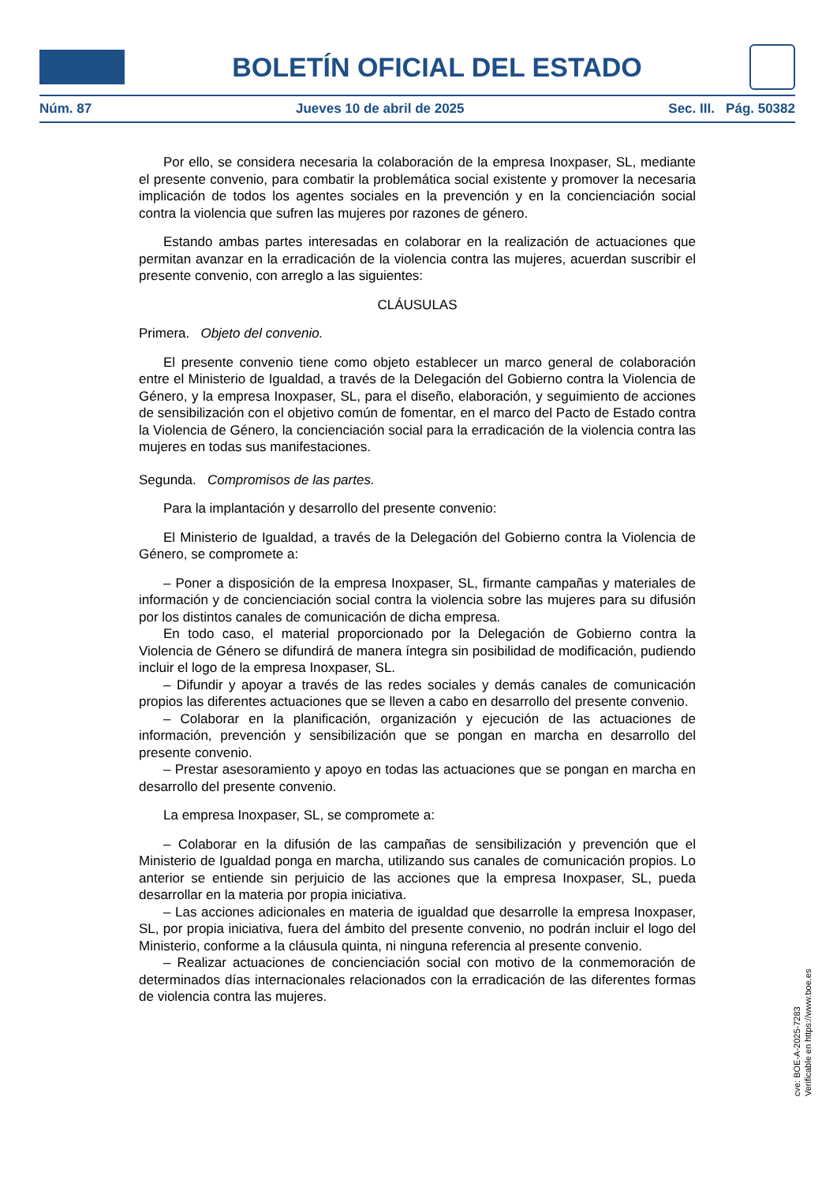BOLETÍN OFICIAL DEL ESTADO
Núm. 87 Jueves 10 de abril de 2025 Sec. III. Pág. 50382
Por ello, se considera necesaria la colaboración de la empresa Inoxpaser, SL, mediante el presente convenio, para combatir la problemática social existente y promover la necesaria implicación de todos los agentes sociales en la prevención y en la concienciación social contra la violencia que sufren las mujeres por razones de género.
Estando ambas partes interesadas en colaborar en la realización de actuaciones que permitan avanzar en la erradicación de la violencia contra las mujeres, acuerdan suscribir el presente convenio, con arreglo a las siguientes:
CLÁUSULAS
Primera. Objeto del convenio.
El presente convenio tiene como objeto establecer un marco general de colaboración entre el Ministerio de Igualdad, a través de la Delegación del Gobierno contra la Violencia de Género, y la empresa Inoxpaser, SL, para el diseño, elaboración, y seguimiento de acciones de sensibilización con el objetivo común de fomentar, en el marco del Pacto de Estado contra la Violencia de Género, la concienciación social para la erradicación de la violencia contra las mujeres en todas sus manifestaciones.
Segunda. Compromisos de las partes.
Para la implantación y desarrollo del presente convenio:
El Ministerio de Igualdad, a través de la Delegación del Gobierno contra la Violencia de Género, se compromete a:
– Poner a disposición de la empresa Inoxpaser, SL, firmante campañas y materiales de información y de concienciación social contra la violencia sobre las mujeres para su difusión por los distintos canales de comunicación de dicha empresa.
En todo caso, el material proporcionado por la Delegación de Gobierno contra la Violencia de Género se difundirá de manera íntegra sin posibilidad de modificación, pudiendo incluir el logo de la empresa Inoxpaser, SL.
– Difundir y apoyar a través de las redes sociales y demás canales de comunicación propios las diferentes actuaciones que se lleven a cabo en desarrollo del presente convenio.
– Colaborar en la planificación, organización y ejecución de las actuaciones de información, prevención y sensibilización que se pongan en marcha en desarrollo del presente convenio.
– Prestar asesoramiento y apoyo en todas las actuaciones que se pongan en marcha en desarrollo del presente convenio.
La empresa Inoxpaser, SL, se compromete a:
– Colaborar en la difusión de las campañas de sensibilización y prevención que el Ministerio de Igualdad ponga en marcha, utilizando sus canales de comunicación propios. Lo anterior se entiende sin perjuicio de las acciones que la empresa Inoxpaser, SL, pueda desarrollar en la materia por propia iniciativa.
– Las acciones adicionales en materia de igualdad que desarrolle la empresa Inoxpaser, SL, por propia iniciativa, fuera del ámbito del presente convenio, no podrán incluir el logo del Ministerio, conforme a la cláusula quinta, ni ninguna referencia al presente convenio.
– Realizar actuaciones de concienciación social con motivo de la conmemoración de determinados días internacionales relacionados con la erradicación de las diferentes formas de violencia contra las mujeres.
cve: BOE-A-2025-7283
Verificable en https://www.boe.es